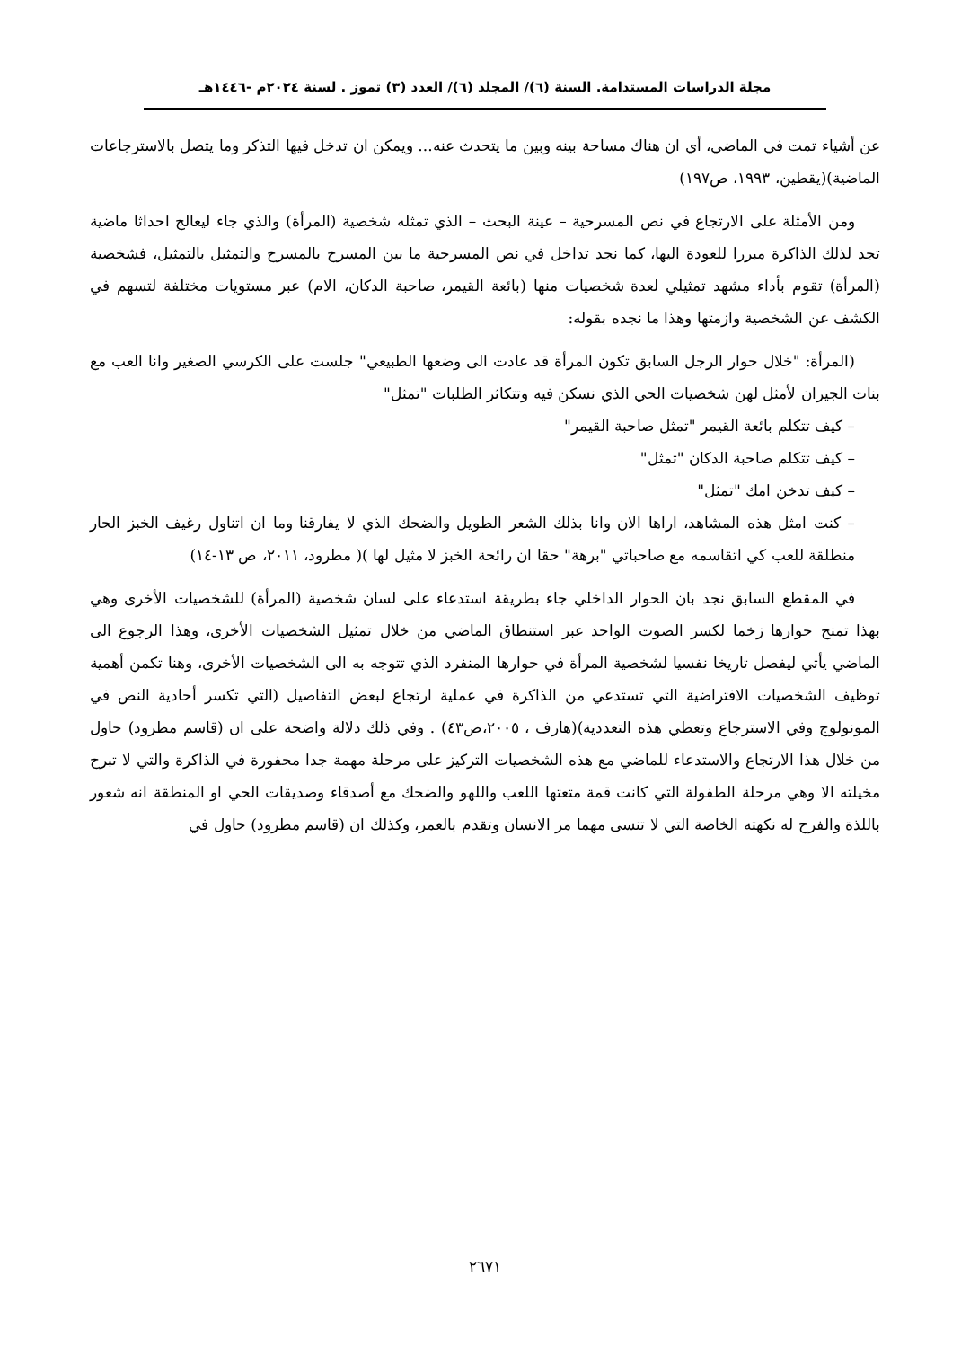مجلة الدراسات المستدامة. السنة (٦)/ المجلد (٦)/ العدد (٣) تموز . لسنة ٢٠٢٤م -١٤٤٦هـ
عن أشياء تمت في الماضي، أي ان هناك مساحة بينه وبين ما يتحدث عنه... ويمكن ان تدخل فيها التذكر وما يتصل بالاسترجاعات الماضية)(يقطين، ١٩٩٣، ص١٩٧)
ومن الأمثلة على الارتجاع في نص المسرحية – عينة البحث – الذي تمثله شخصية (المرأة) والذي جاء ليعالج احداثا ماضية تجد لذلك الذاكرة مبررا للعودة اليها، كما نجد تداخل في نص المسرحية ما بين المسرح بالمسرح والتمثيل بالتمثيل، فشخصية (المرأة) تقوم بأداء مشهد تمثيلي لعدة شخصيات منها (بائعة القيمر، صاحبة الدكان، الام) عبر مستويات مختلفة لتسهم في الكشف عن الشخصية وازمتها وهذا ما نجده بقوله:
(المرأة: "خلال حوار الرجل السابق تكون المرأة قد عادت الى وضعها الطبيعي" جلست على الكرسي الصغير وانا العب مع بنات الجيران لأمثل لهن شخصيات الحي الذي نسكن فيه وتتكاثر الطلبات "تمثل"
– كيف تتكلم بائعة القيمر "تمثل صاحبة القيمر"
– كيف تتكلم صاحبة الدكان "تمثل"
– كيف تدخن امك "تمثل"
– كنت امثل هذه المشاهد، اراها الان وانا بذلك الشعر الطويل والضحك الذي لا يفارقنا وما ان اتناول رغيف الخبز الحار منطلقة للعب كي اتقاسمه مع صاحباتي "برهة" حقا ان رائحة الخبز لا مثيل لها )( مطرود، ٢٠١١، ص ١٣-١٤)
في المقطع السابق نجد بان الحوار الداخلي جاء بطريقة استدعاء على لسان شخصية (المرأة) للشخصيات الأخرى وهي بهذا تمنح حوارها زخما لكسر الصوت الواحد عبر استنطاق الماضي من خلال تمثيل الشخصيات الأخرى، وهذا الرجوع الى الماضي يأتي ليفصل تاريخا نفسيا لشخصية المرأة في حوارها المنفرد الذي تتوجه به الى الشخصيات الأخرى، وهنا تكمن أهمية توظيف الشخصيات الافتراضية التي تستدعي من الذاكرة في عملية ارتجاع لبعض التفاصيل (التي تكسر أحادية النص في المونولوج وفي الاسترجاع وتعطي هذه التعددية)(هارف ، ٢٠٠٥،ص٤٣) . وفي ذلك دلالة واضحة على ان (قاسم مطرود) حاول من خلال هذا الارتجاع والاستدعاء للماضي مع هذه الشخصيات التركيز على مرحلة مهمة جدا محفورة في الذاكرة والتي لا تبرح مخيلته الا وهي مرحلة الطفولة التي كانت قمة متعتها اللعب واللهو والضحك مع أصدقاء وصديقات الحي او المنطقة انه شعور باللذة والفرح له نكهته الخاصة التي لا تنسى مهما مر الانسان وتقدم بالعمر، وكذلك ان (قاسم مطرود) حاول في
٢٦٧١